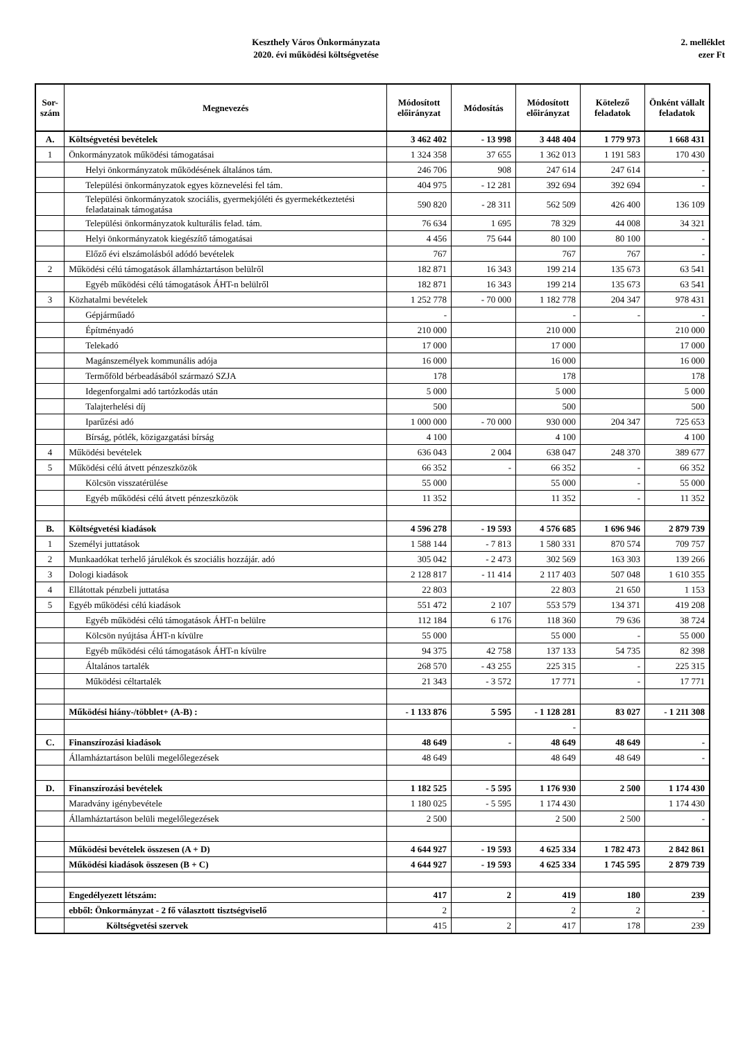Keszthely Város Önkormányzata
2020. évi működési költségvetése
2. melléklet
ezer Ft
| Sor- szám | Megnevezés | Módosított előirányzat | Módosítás | Módosított előirányzat | Kötelező feladatok | Önként vállalt feladatok |
| --- | --- | --- | --- | --- | --- | --- |
| A. | Költségvetési bevételek | 3 462 402 | - 13 998 | 3 448 404 | 1 779 973 | 1 668 431 |
| 1 | Önkormányzatok működési támogatásai | 1 324 358 | 37 655 | 1 362 013 | 1 191 583 | 170 430 |
| | Helyi önkormányzatok működésének általános tám. | 246 706 | 908 | 247 614 | 247 614 | - |
| | Települési önkormányzatok egyes köznevelési fel tám. | 404 975 | - 12 281 | 392 694 | 392 694 | - |
| | Települési önkormányzatok szociális, gyermekjóléti és gyermekétkeztetési feladatainak támogatása | 590 820 | - 28 311 | 562 509 | 426 400 | 136 109 |
| | Települési önkormányzatok kulturális felad. tám. | 76 634 | 1 695 | 78 329 | 44 008 | 34 321 |
| | Helyi önkormányzatok kiegészítő támogatásai | 4 456 | 75 644 | 80 100 | 80 100 | - |
| | Előző évi elszámolásból adódó bevételek | 767 | | 767 | 767 | - |
| 2 | Működési célú támogatások államháztartáson belülről | 182 871 | 16 343 | 199 214 | 135 673 | 63 541 |
| | Egyéb működési célú támogatások ÁHT-n belülről | 182 871 | 16 343 | 199 214 | 135 673 | 63 541 |
| 3 | Közhatalmi bevételek | 1 252 778 | - 70 000 | 1 182 778 | 204 347 | 978 431 |
| | Gépjárműadó | - | | - | - | - |
| | Építményadó | 210 000 | | 210 000 | | 210 000 |
| | Telekadó | 17 000 | | 17 000 | | 17 000 |
| | Magánszemélyek kommunális adója | 16 000 | | 16 000 | | 16 000 |
| | Termőföld bérbeadásából származó SZJA | 178 | | 178 | | 178 |
| | Idegenforgalmi adó tartózkodás után | 5 000 | | 5 000 | | 5 000 |
| | Talajterhelési díj | 500 | | 500 | | 500 |
| | Iparűzési adó | 1 000 000 | - 70 000 | 930 000 | 204 347 | 725 653 |
| | Bírság, pótlék, közigazgatási bírság | 4 100 | | 4 100 | | 4 100 |
| 4 | Működési bevételek | 636 043 | 2 004 | 638 047 | 248 370 | 389 677 |
| 5 | Működési célú átvett pénzeszközök | 66 352 | - | 66 352 | - | 66 352 |
| | Kölcsön visszatérülése | 55 000 | | 55 000 | - | 55 000 |
| | Egyéb működési célú átvett pénzeszközök | 11 352 | | 11 352 | - | 11 352 |
| B. | Költségvetési kiadások | 4 596 278 | - 19 593 | 4 576 685 | 1 696 946 | 2 879 739 |
| 1 | Személyi juttatások | 1 588 144 | - 7 813 | 1 580 331 | 870 574 | 709 757 |
| 2 | Munkaadókat terhelő járulékok és szociális hozzájár. adó | 305 042 | - 2 473 | 302 569 | 163 303 | 139 266 |
| 3 | Dologi kiadások | 2 128 817 | - 11 414 | 2 117 403 | 507 048 | 1 610 355 |
| 4 | Ellátottak pénzbeli juttatása | 22 803 | | 22 803 | 21 650 | 1 153 |
| 5 | Egyéb működési célú kiadások | 551 472 | 2 107 | 553 579 | 134 371 | 419 208 |
| | Egyéb működési célú támogatások ÁHT-n belülre | 112 184 | 6 176 | 118 360 | 79 636 | 38 724 |
| | Kölcsön nyújtása ÁHT-n kívülre | 55 000 | | 55 000 | - | 55 000 |
| | Egyéb működési célú támogatások ÁHT-n kívülre | 94 375 | 42 758 | 137 133 | 54 735 | 82 398 |
| | Általános tartalék | 268 570 | - 43 255 | 225 315 | - | 225 315 |
| | Működési céltartalék | 21 343 | - 3 572 | 17 771 | - | 17 771 |
| | Működési hiány-/többlet+ (A-B) : | - 1 133 876 | 5 595 | - 1 128 281 | 83 027 | - 1 211 308 |
| | | | | - | | |
| C. | Finanszírozási kiadások | 48 649 | - | 48 649 | 48 649 | - |
| | Államháztartáson belüli megelőlegezések | 48 649 | | 48 649 | 48 649 | - |
| D. | Finanszírozási bevételek | 1 182 525 | - 5 595 | 1 176 930 | 2 500 | 1 174 430 |
| | Maradvány igénybevétele | 1 180 025 | - 5 595 | 1 174 430 | | 1 174 430 |
| | Államháztartáson belüli megelőlegezések | 2 500 | | 2 500 | 2 500 | - |
| | Működési bevételek összesen (A + D) | 4 644 927 | - 19 593 | 4 625 334 | 1 782 473 | 2 842 861 |
| | Működési kiadások összesen (B + C) | 4 644 927 | - 19 593 | 4 625 334 | 1 745 595 | 2 879 739 |
| | Engedélyezett létszám: | 417 | 2 | 419 | 180 | 239 |
| | ebből: Önkormányzat - 2 fő választott tisztségviselő | 2 | | 2 | 2 | - |
| | Költségvetési szervek | 415 | 2 | 417 | 178 | 239 |